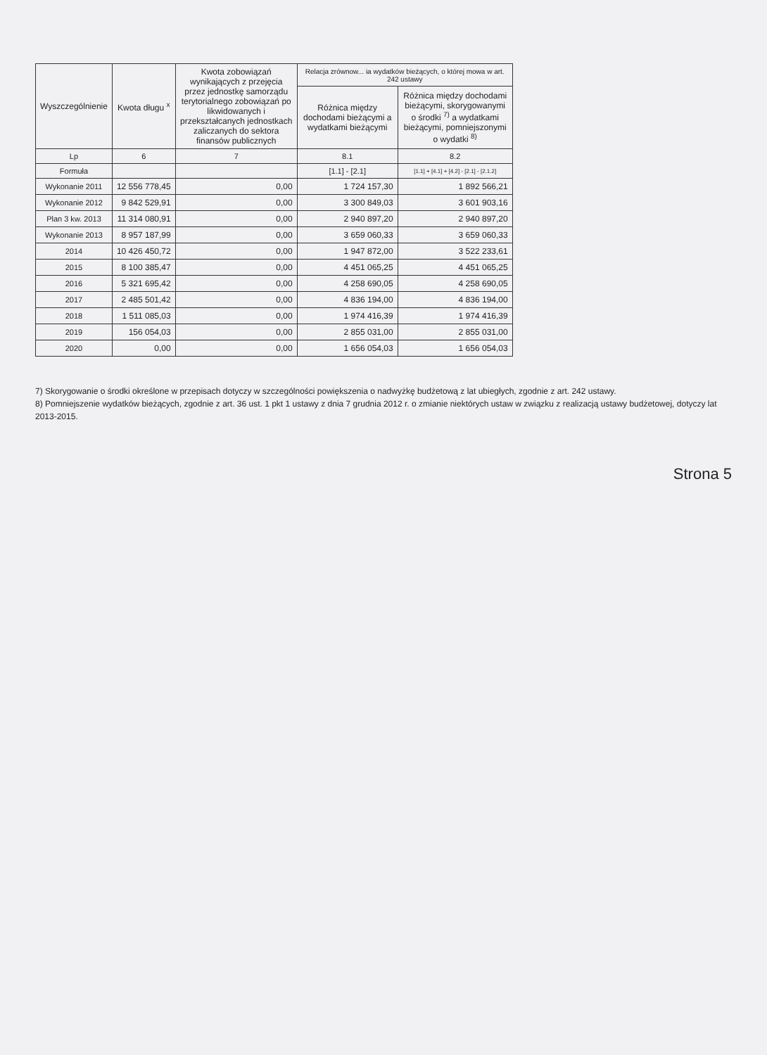| Wyszczególnienie | Kwota długu <sup>x</sup> | Kwota zobowiązań wynikających z przejęcia przez jednostkę samorządu terytorialnego zobowiązań po likwidowanych i przekształcanych jednostkach zaliczanych do sektora finansów publicznych | Relacja zrównow... ia wydatków bieżących, o której mowa w art. 242 ustawy | |
| --- | --- | --- | --- | --- |
| | | | Różnica między dochodami bieżącymi a wydatkami bieżącymi | Różnica między dochodami bieżącymi, skorygowanymi o środki <sup>7)</sup> a wydatkami bieżącymi, pomniejszonymi o wydatki <sup>8)</sup> |
| Lp | 6 | 7 | 8.1 | 8.2 |
| Formuła | | | [1.1] - [2.1] | [1.1] + [4.1] + [4.2] - [2.1] - [2.1.2] |
| Wykonanie 2011 | 12 556 778,45 | 0,00 | 1 724 157,30 | 1 892 566,21 |
| Wykonanie 2012 | 9 842 529,91 | 0,00 | 3 300 849,03 | 3 601 903,16 |
| Plan 3 kw. 2013 | 11 314 080,91 | 0,00 | 2 940 897,20 | 2 940 897,20 |
| Wykonanie 2013 | 8 957 187,99 | 0,00 | 3 659 060,33 | 3 659 060,33 |
| 2014 | 10 426 450,72 | 0,00 | 1 947 872,00 | 3 522 233,61 |
| 2015 | 8 100 385,47 | 0,00 | 4 451 065,25 | 4 451 065,25 |
| 2016 | 5 321 695,42 | 0,00 | 4 258 690,05 | 4 258 690,05 |
| 2017 | 2 485 501,42 | 0,00 | 4 836 194,00 | 4 836 194,00 |
| 2018 | 1 511 085,03 | 0,00 | 1 974 416,39 | 1 974 416,39 |
| 2019 | 156 054,03 | 0,00 | 2 855 031,00 | 2 855 031,00 |
| 2020 | 0,00 | 0,00 | 1 656 054,03 | 1 656 054,03 |
7) Skorygowanie o środki określone w przepisach dotyczy w szczególności powiększenia o nadwyżkę budżetową z lat ubiegłych, zgodnie z art. 242 ustawy.
8) Pomniejszenie wydatków bieżących, zgodnie z art. 36 ust. 1 pkt 1 ustawy z dnia 7 grudnia 2012 r. o zmianie niektórych ustaw w związku z realizacją ustawy budżetowej, dotyczy lat 2013-2015.
Strona 5